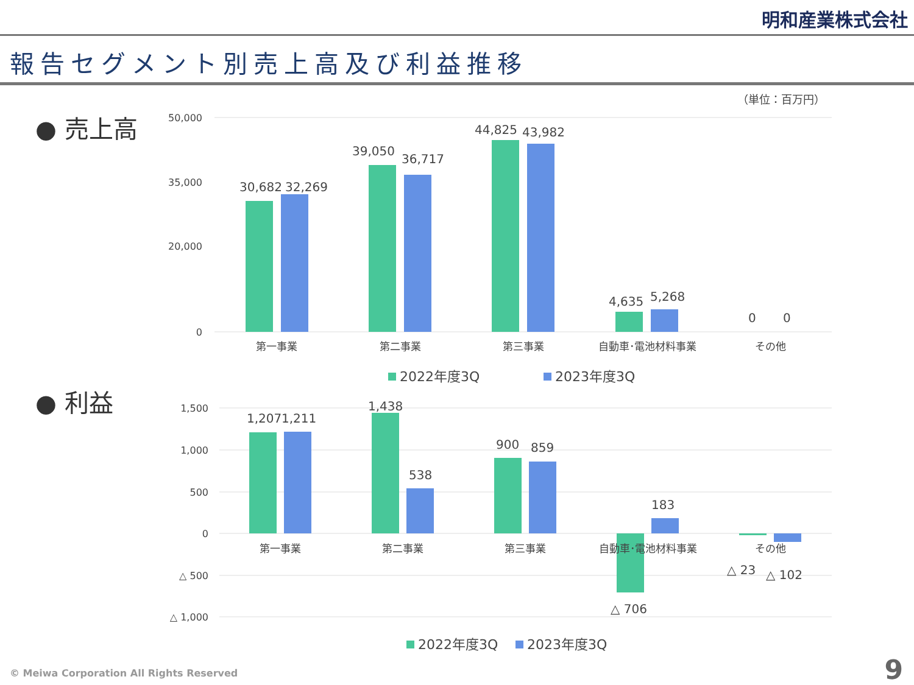明和産業株式会社
報告セグメント別売上高及び利益推移
● 売上高
（単位：百万円）
50,000
35,000
20,000
0
30,682
32,269
39,050
36,717
44,825
43,982
4,635
5,268
0
0
第一事業
第二事業
第三事業
自動車･電池材料事業
その他
2022年度3Q
2023年度3Q
● 利益
1,500
1,000
500
0
△ 500
△ 1,000
1,207
1,211
1,438
538
900
859
183
△ 706
△ 23
△ 102
第一事業
第二事業
第三事業
自動車･電池材料事業
その他
2022年度3Q
2023年度3Q
© Meiwa Corporation All Rights Reserved
9